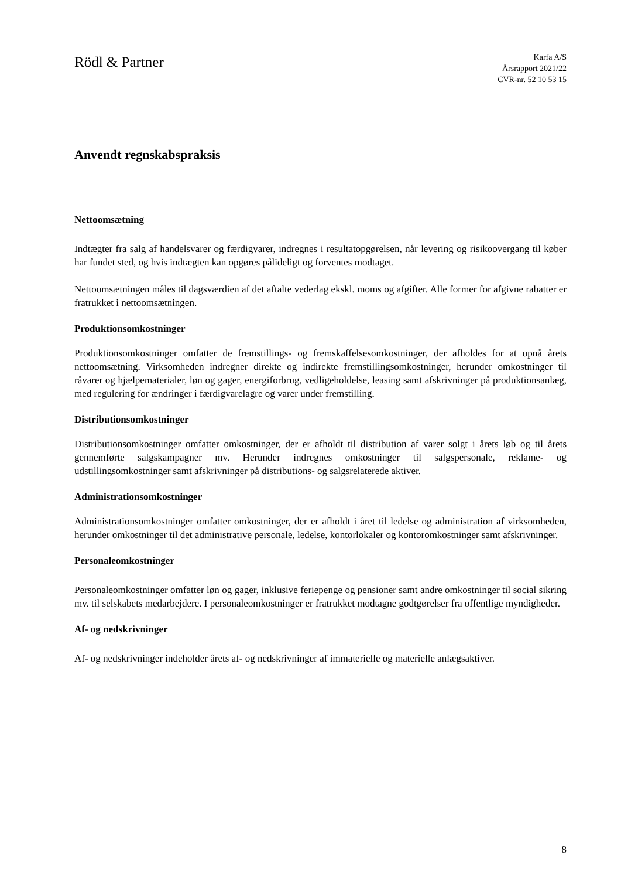Rödl & Partner
Karfa A/S
Årsrapport 2021/22
CVR-nr. 52 10 53 15
Anvendt regnskabspraksis
Nettoomsætning
Indtægter fra salg af handelsvarer og færdigvarer, indregnes i resultatopgørelsen, når levering og risikoovergang til køber har fundet sted, og hvis indtægten kan opgøres pålideligt og forventes modtaget.
Nettoomsætningen måles til dagsværdien af det aftalte vederlag ekskl. moms og afgifter. Alle former for afgivne rabatter er fratrukket i nettoomsætningen.
Produktionsomkostninger
Produktionsomkostninger omfatter de fremstillings- og fremskaffelsesomkostninger, der afholdes for at opnå årets nettoomsætning. Virksomheden indregner direkte og indirekte fremstillingsomkostninger, herunder omkostninger til råvarer og hjælpematerialer, løn og gager, energiforbrug, vedligeholdelse, leasing samt afskrivninger på produktionsanlæg, med regulering for ændringer i færdigvarelagre og varer under fremstilling.
Distributionsomkostninger
Distributionsomkostninger omfatter omkostninger, der er afholdt til distribution af varer solgt i årets løb og til årets gennemførte salgskampagner mv. Herunder indregnes omkostninger til salgspersonale, reklame- og udstillingsomkostninger samt afskrivninger på distributions- og salgsrelaterede aktiver.
Administrationsomkostninger
Administrationsomkostninger omfatter omkostninger, der er afholdt i året til ledelse og administration af virksomheden, herunder omkostninger til det administrative personale, ledelse, kontorlokaler og kontoromkostninger samt afskrivninger.
Personaleomkostninger
Personaleomkostninger omfatter løn og gager, inklusive feriepenge og pensioner samt andre omkostninger til social sikring mv. til selskabets medarbejdere. I personaleomkostninger er fratrukket modtagne godtgørelser fra offentlige myndigheder.
Af- og nedskrivninger
Af- og nedskrivninger indeholder årets af- og nedskrivninger af immaterielle og materielle anlægsaktiver.
8